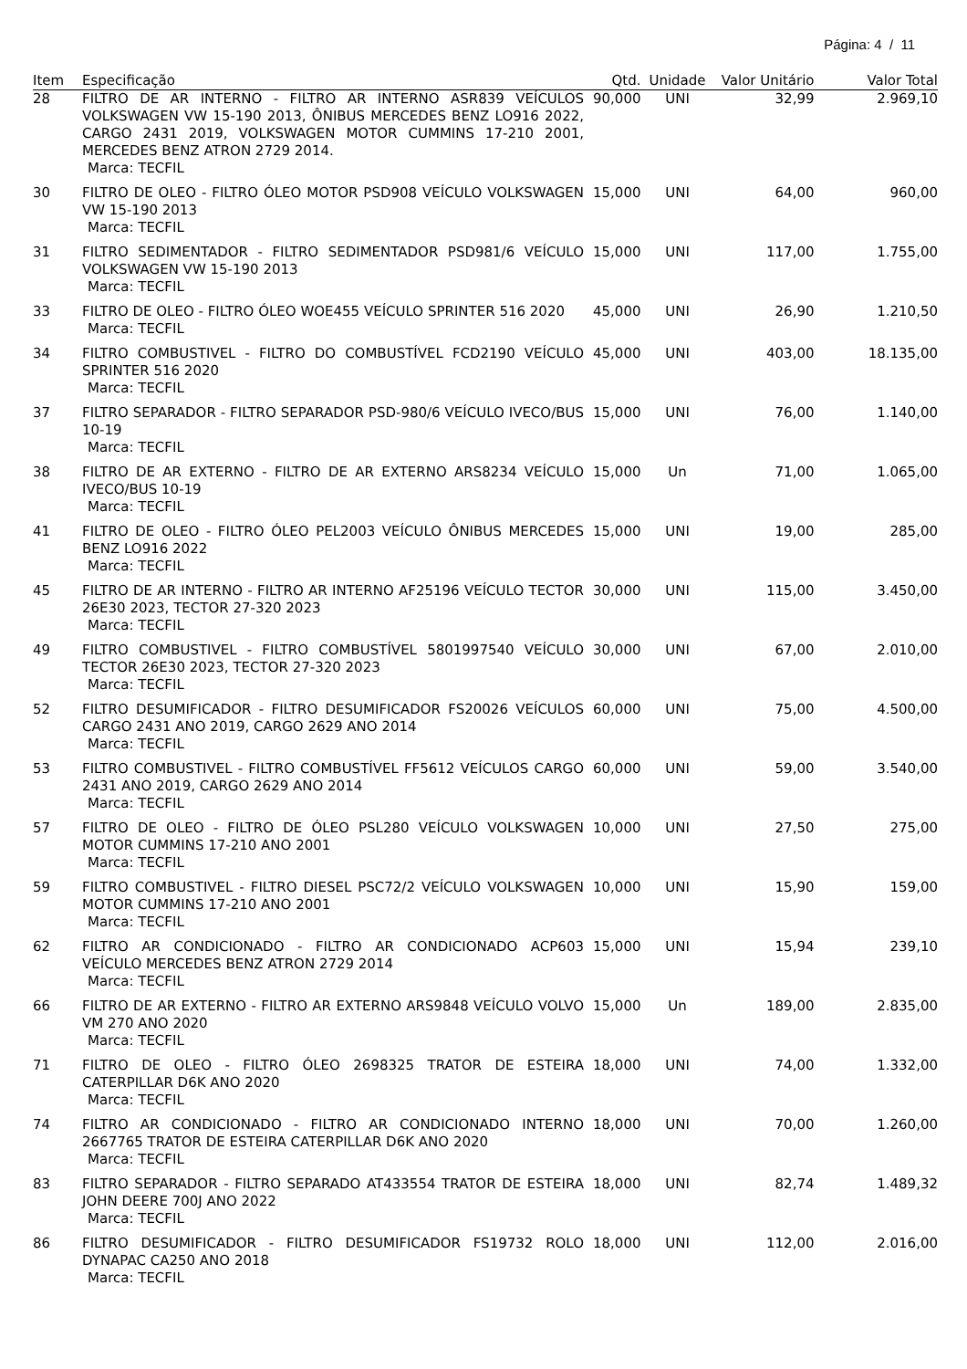Página: 4 / 11
| Item | Especificação | Qtd. | Unidade | Valor Unitário | Valor Total |
| --- | --- | --- | --- | --- | --- |
| 28 | FILTRO DE AR INTERNO - FILTRO AR INTERNO ASR839 VEÍCULOS VOLKSWAGEN VW 15-190 2013, ÔNIBUS MERCEDES BENZ LO916 2022, CARGO 2431 2019, VOLKSWAGEN MOTOR CUMMINS 17-210 2001, MERCEDES BENZ ATRON 2729 2014. Marca: TECFIL | 90,000 | UNI | 32,99 | 2.969,10 |
| 30 | FILTRO DE OLEO - FILTRO ÓLEO MOTOR PSD908 VEÍCULO VOLKSWAGEN VW 15-190 2013 Marca: TECFIL | 15,000 | UNI | 64,00 | 960,00 |
| 31 | FILTRO SEDIMENTADOR - FILTRO SEDIMENTADOR PSD981/6 VEÍCULO VOLKSWAGEN VW 15-190 2013 Marca: TECFIL | 15,000 | UNI | 117,00 | 1.755,00 |
| 33 | FILTRO DE OLEO - FILTRO ÓLEO WOE455 VEÍCULO SPRINTER 516 2020 Marca: TECFIL | 45,000 | UNI | 26,90 | 1.210,50 |
| 34 | FILTRO COMBUSTIVEL - FILTRO DO COMBUSTÍVEL FCD2190 VEÍCULO SPRINTER 516 2020 Marca: TECFIL | 45,000 | UNI | 403,00 | 18.135,00 |
| 37 | FILTRO SEPARADOR - FILTRO SEPARADOR PSD-980/6 VEÍCULO IVECO/BUS 10-19 Marca: TECFIL | 15,000 | UNI | 76,00 | 1.140,00 |
| 38 | FILTRO DE AR EXTERNO - FILTRO DE AR EXTERNO ARS8234 VEÍCULO IVECO/BUS 10-19 Marca: TECFIL | 15,000 | Un | 71,00 | 1.065,00 |
| 41 | FILTRO DE OLEO - FILTRO ÓLEO PEL2003 VEÍCULO ÔNIBUS MERCEDES BENZ LO916 2022 Marca: TECFIL | 15,000 | UNI | 19,00 | 285,00 |
| 45 | FILTRO DE AR INTERNO - FILTRO AR INTERNO AF25196 VEÍCULO TECTOR 26E30 2023, TECTOR 27-320 2023 Marca: TECFIL | 30,000 | UNI | 115,00 | 3.450,00 |
| 49 | FILTRO COMBUSTIVEL - FILTRO COMBUSTÍVEL 5801997540 VEÍCULO TECTOR 26E30 2023, TECTOR 27-320 2023 Marca: TECFIL | 30,000 | UNI | 67,00 | 2.010,00 |
| 52 | FILTRO DESUMIFICADOR - FILTRO DESUMIFICADOR FS20026 VEÍCULOS CARGO 2431 ANO 2019, CARGO 2629 ANO 2014 Marca: TECFIL | 60,000 | UNI | 75,00 | 4.500,00 |
| 53 | FILTRO COMBUSTIVEL - FILTRO COMBUSTÍVEL FF5612 VEÍCULOS CARGO 2431 ANO 2019, CARGO 2629 ANO 2014 Marca: TECFIL | 60,000 | UNI | 59,00 | 3.540,00 |
| 57 | FILTRO DE OLEO - FILTRO DE ÓLEO PSL280 VEÍCULO VOLKSWAGEN MOTOR CUMMINS 17-210 ANO 2001 Marca: TECFIL | 10,000 | UNI | 27,50 | 275,00 |
| 59 | FILTRO COMBUSTIVEL - FILTRO DIESEL PSC72/2 VEÍCULO VOLKSWAGEN MOTOR CUMMINS 17-210 ANO 2001 Marca: TECFIL | 10,000 | UNI | 15,90 | 159,00 |
| 62 | FILTRO AR CONDICIONADO - FILTRO AR CONDICIONADO ACP603 VEÍCULO MERCEDES BENZ ATRON 2729 2014 Marca: TECFIL | 15,000 | UNI | 15,94 | 239,10 |
| 66 | FILTRO DE AR EXTERNO - FILTRO AR EXTERNO ARS9848 VEÍCULO VOLVO VM 270 ANO 2020 Marca: TECFIL | 15,000 | Un | 189,00 | 2.835,00 |
| 71 | FILTRO DE OLEO - FILTRO ÓLEO 2698325 TRATOR DE ESTEIRA CATERPILLAR D6K ANO 2020 Marca: TECFIL | 18,000 | UNI | 74,00 | 1.332,00 |
| 74 | FILTRO AR CONDICIONADO - FILTRO AR CONDICIONADO INTERNO 2667765 TRATOR DE ESTEIRA CATERPILLAR D6K ANO 2020 Marca: TECFIL | 18,000 | UNI | 70,00 | 1.260,00 |
| 83 | FILTRO SEPARADOR - FILTRO SEPARADO AT433554 TRATOR DE ESTEIRA JOHN DEERE 700J ANO 2022 Marca: TECFIL | 18,000 | UNI | 82,74 | 1.489,32 |
| 86 | FILTRO DESUMIFICADOR - FILTRO DESUMIFICADOR FS19732 ROLO DYNAPAC CA250 ANO 2018 Marca: TECFIL | 18,000 | UNI | 112,00 | 2.016,00 |